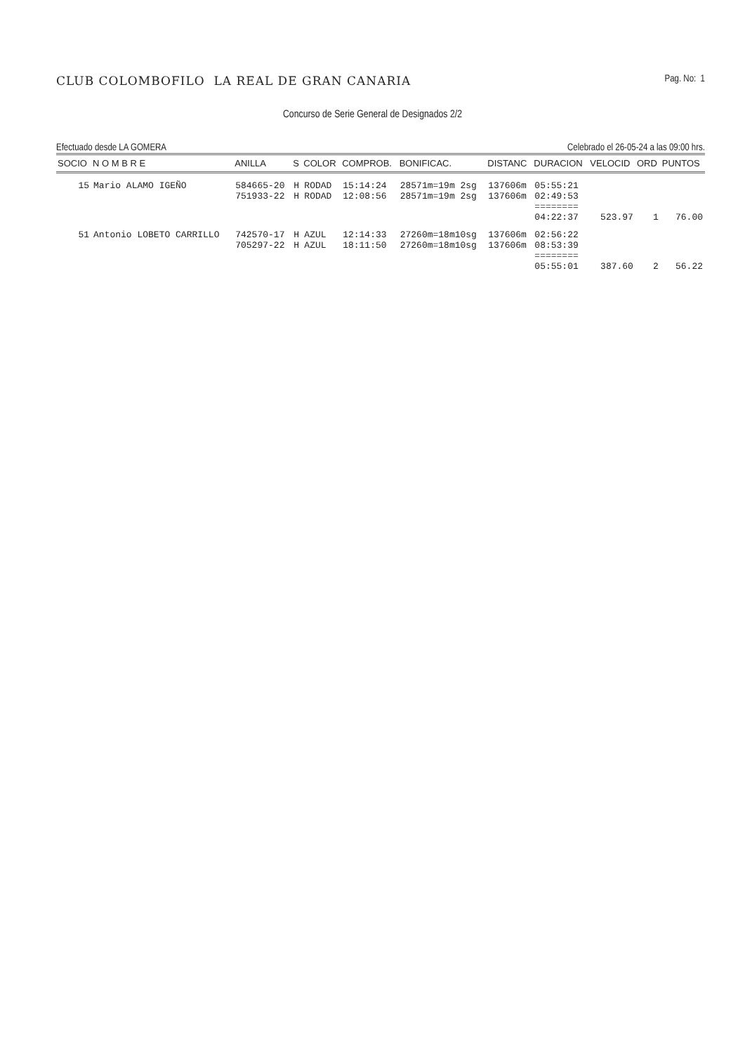CLUB COLOMBOFILO LA REAL DE GRAN CANARIA
Pag. No: 1
Concurso de Serie General de Designados 2/2
Efectuado desde LA GOMERA Celebrado el 26-05-24 a las 09:00 hrs.
| SOCIO | N O M B R E | ANILLA | S | COLOR | COMPROB. | BONIFICAC. | DISTANC | DURACION | VELOCID | ORD | PUNTOS |
| --- | --- | --- | --- | --- | --- | --- | --- | --- | --- | --- | --- |
| 15 | Mario ALAMO IGEÑO | 584665-20 | H | RODAD | 15:14:24 | 28571m=19m 2sg | 137606m | 05:55:21 | | | |
| | | 751933-22 | H | RODAD | 12:08:56 | 28571m=19m 2sg | 137606m | 02:49:53 | | | |
| | | | | | | | | ======== 04:22:37 | 523.97 | 1 | 76.00 |
| 51 | Antonio LOBETO CARRILLO | 742570-17 | H | AZUL | 12:14:33 | 27260m=18m10sg | 137606m | 02:56:22 | | | |
| | | 705297-22 | H | AZUL | 18:11:50 | 27260m=18m10sg | 137606m | 08:53:39 | | | |
| | | | | | | | | ======== 05:55:01 | 387.60 | 2 | 56.22 |